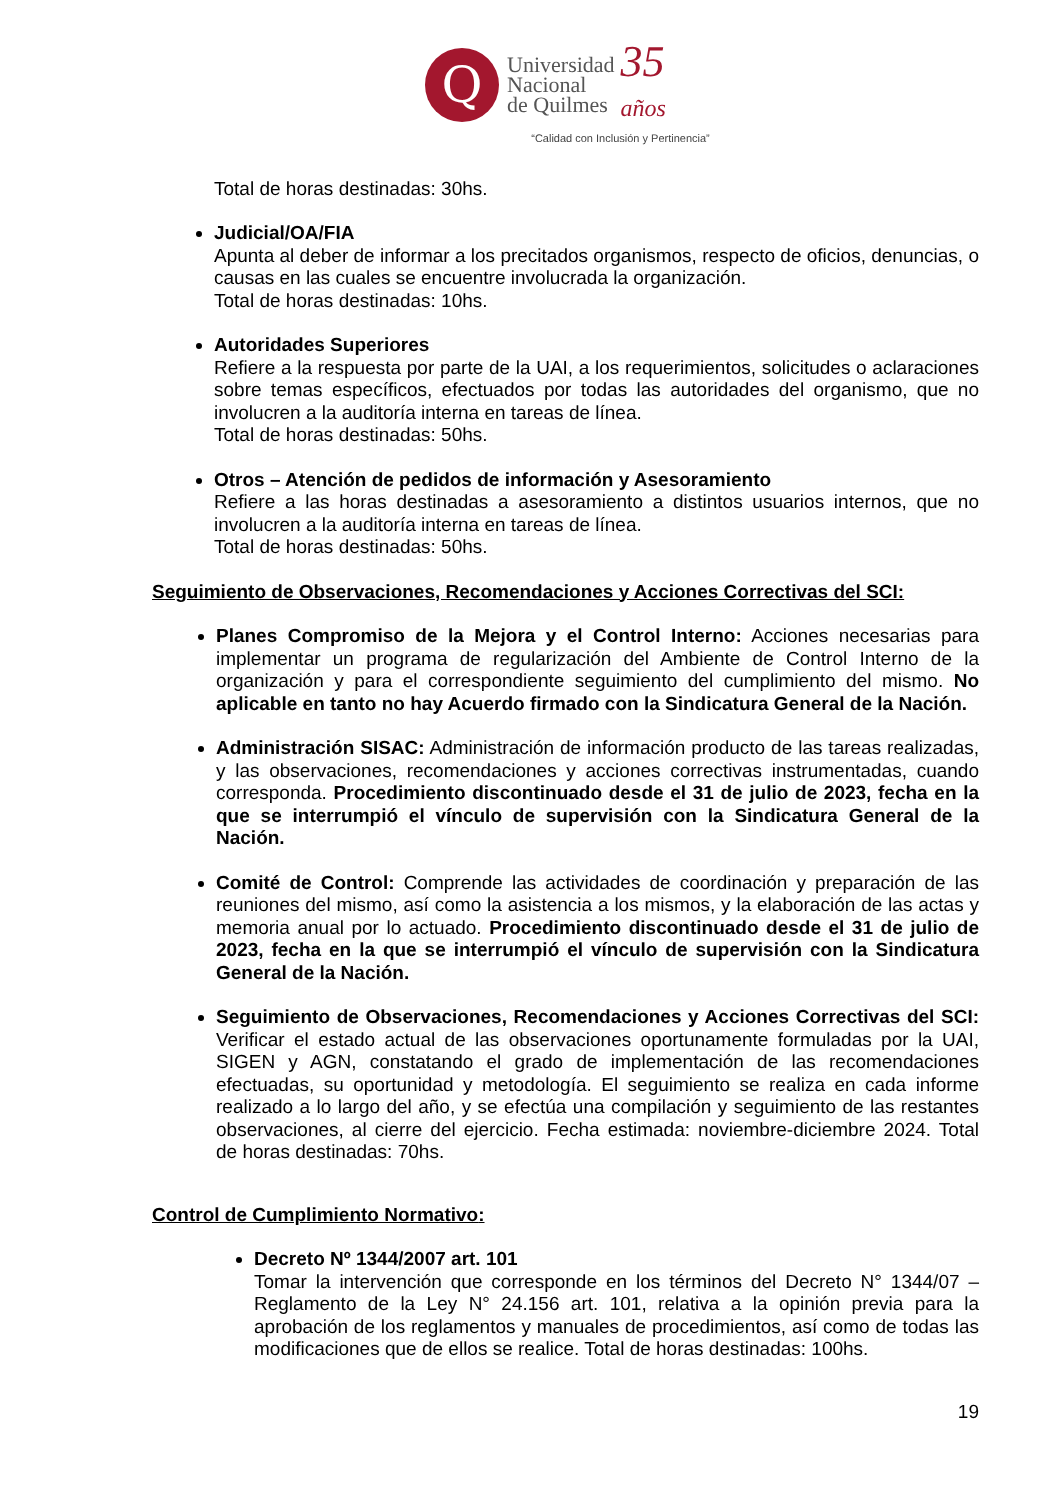Q
Universidad
Nacional
de Quilmes
35
años
“Calidad con Inclusión y Pertinencia”
Total de horas destinadas: 30hs.
Judicial/OA/FIA
Apunta al deber de informar a los precitados organismos, respecto de oficios, denuncias, o causas en las cuales se encuentre involucrada la organización.
Total de horas destinadas: 10hs.
Autoridades Superiores
Refiere a la respuesta por parte de la UAI, a los requerimientos, solicitudes o aclaraciones sobre temas específicos, efectuados por todas las autoridades del organismo, que no involucren a la auditoría interna en tareas de línea.
Total de horas destinadas: 50hs.
Otros – Atención de pedidos de información y Asesoramiento
Refiere a las horas destinadas a asesoramiento a distintos usuarios internos, que no involucren a la auditoría interna en tareas de línea.
Total de horas destinadas: 50hs.
Seguimiento de Observaciones, Recomendaciones y Acciones Correctivas del SCI:
Planes Compromiso de la Mejora y el Control Interno: Acciones necesarias para implementar un programa de regularización del Ambiente de Control Interno de la organización y para el correspondiente seguimiento del cumplimiento del mismo. No aplicable en tanto no hay Acuerdo firmado con la Sindicatura General de la Nación.
Administración SISAC: Administración de información producto de las tareas realizadas, y las observaciones, recomendaciones y acciones correctivas instrumentadas, cuando corresponda. Procedimiento discontinuado desde el 31 de julio de 2023, fecha en la que se interrumpió el vínculo de supervisión con la Sindicatura General de la Nación.
Comité de Control: Comprende las actividades de coordinación y preparación de las reuniones del mismo, así como la asistencia a los mismos, y la elaboración de las actas y memoria anual por lo actuado. Procedimiento discontinuado desde el 31 de julio de 2023, fecha en la que se interrumpió el vínculo de supervisión con la Sindicatura General de la Nación.
Seguimiento de Observaciones, Recomendaciones y Acciones Correctivas del SCI: Verificar el estado actual de las observaciones oportunamente formuladas por la UAI, SIGEN y AGN, constatando el grado de implementación de las recomendaciones efectuadas, su oportunidad y metodología. El seguimiento se realiza en cada informe realizado a lo largo del año, y se efectúa una compilación y seguimiento de las restantes observaciones, al cierre del ejercicio. Fecha estimada: noviembre-diciembre 2024. Total de horas destinadas: 70hs.
Control de Cumplimiento Normativo:
Decreto Nº 1344/2007 art. 101
Tomar la intervención que corresponde en los términos del Decreto N° 1344/07 – Reglamento de la Ley N° 24.156 art. 101, relativa a la opinión previa para la aprobación de los reglamentos y manuales de procedimientos, así como de todas las modificaciones que de ellos se realice. Total de horas destinadas: 100hs.
19